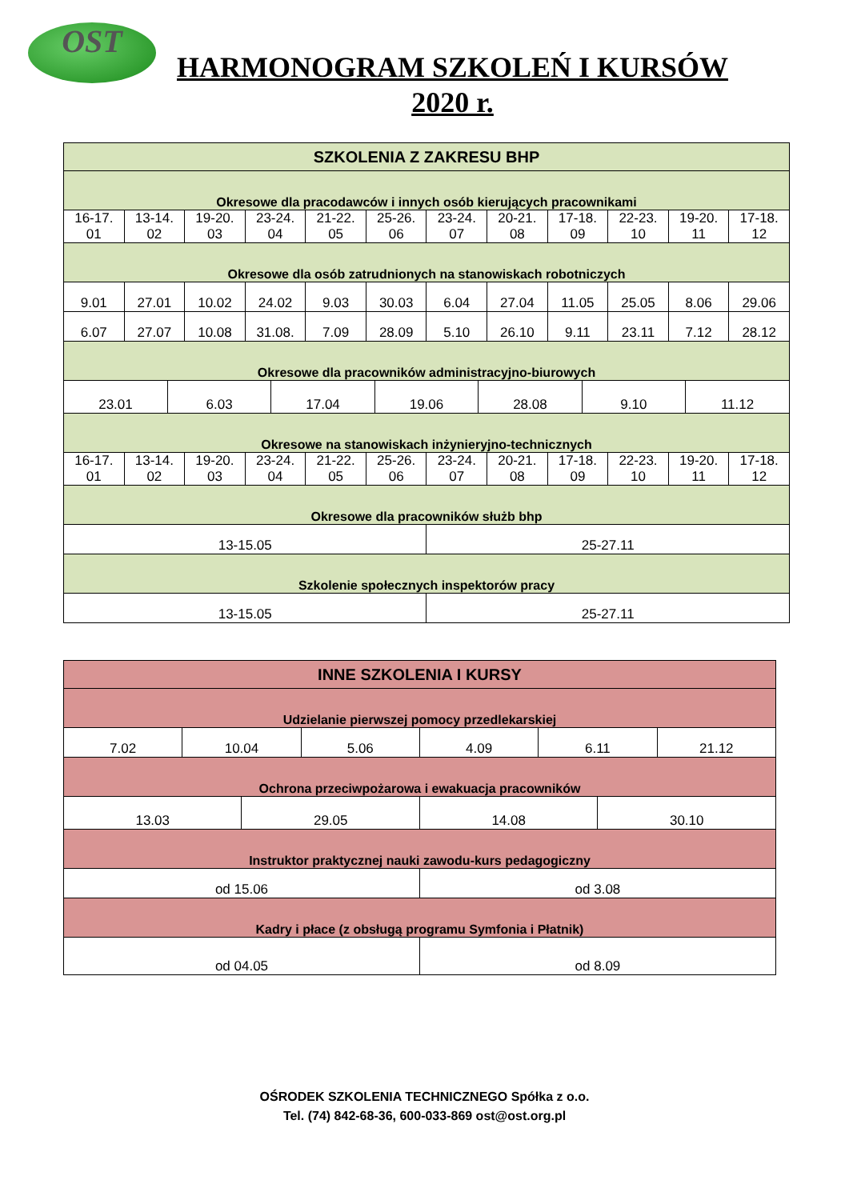OST
HARMONOGRAM SZKOLEŃ I KURSÓW
2020 r.
| SZKOLENIA Z ZAKRESU BHP | | | | | | | | | | | |
| --- | --- | --- | --- | --- | --- | --- | --- | --- | --- | --- | --- |
| Okresowe dla pracodawców i innych osób kierujących pracownikami | | | | | | | | | | | |
| 16-17. 01 | 13-14. 02 | 19-20. 03 | 23-24. 04 | 21-22. 05 | 25-26. 06 | 23-24. 07 | 20-21. 08 | 17-18. 09 | 22-23. 10 | 19-20. 11 | 17-18. 12 |
| Okresowe dla osób zatrudnionych na stanowiskach robotniczych | | | | | | | | | | | |
| 9.01 | 27.01 | 10.02 | 24.02 | 9.03 | 30.03 | 6.04 | 27.04 | 11.05 | 25.05 | 8.06 | 29.06 |
| 6.07 | 27.07 | 10.08 | 31.08. | 7.09 | 28.09 | 5.10 | 26.10 | 9.11 | 23.11 | 7.12 | 28.12 |
| Okresowe dla pracowników administracyjno-biurowych | | | | | | | | | | | |
| / 23.01 / 6.03 / 17.04 / 19.06 / 28.08 / 9.10 / 11.12 / | | | | | | | | | | | |
| Okresowe na stanowiskach inżynieryjno-technicznych | | | | | | | | | | | |
| 16-17. 01 | 13-14. 02 | 19-20. 03 | 23-24. 04 | 21-22. 05 | 25-26. 06 | 23-24. 07 | 20-21. 08 | 17-18. 09 | 22-23. 10 | 19-20. 11 | 17-18. 12 |
| Okresowe dla pracowników służb bhp | | | | | | | | | | | |
| 13-15.05 | | | | | | 25-27.11 | | | | | |
| Szkolenie społecznych inspektorów pracy | | | | | | | | | | | |
| 13-15.05 | | | | | | 25-27.11 | | | | | |
| INNE SZKOLENIA I KURSY | | | | | | | |
| --- | --- | --- | --- | --- | --- | --- | --- |
| Udzielanie pierwszej pomocy przedlekarskiej | | | | | | | |
| 7.02 | 10.04 | | 5.06 | 4.09 | 6.11 | | 21.12 |
| Ochrona przeciwpożarowa i ewakuacja pracowników | | | | | | | |
| 13.03 | | 29.05 | | 14.08 | | 30.10 | |
| Instruktor praktycznej nauki zawodu-kurs pedagogiczny | | | | | | | |
| od 15.06 | | | | od 3.08 | | | |
| Kadry i płace (z obsługą programu Symfonia i Płatnik) | | | | | | | |
| od 04.05 | | | | od 8.09 | | | |
OŚRODEK SZKOLENIA TECHNICZNEGO Spółka z o.o.
Tel. (74) 842-68-36, 600-033-869 ost@ost.org.pl